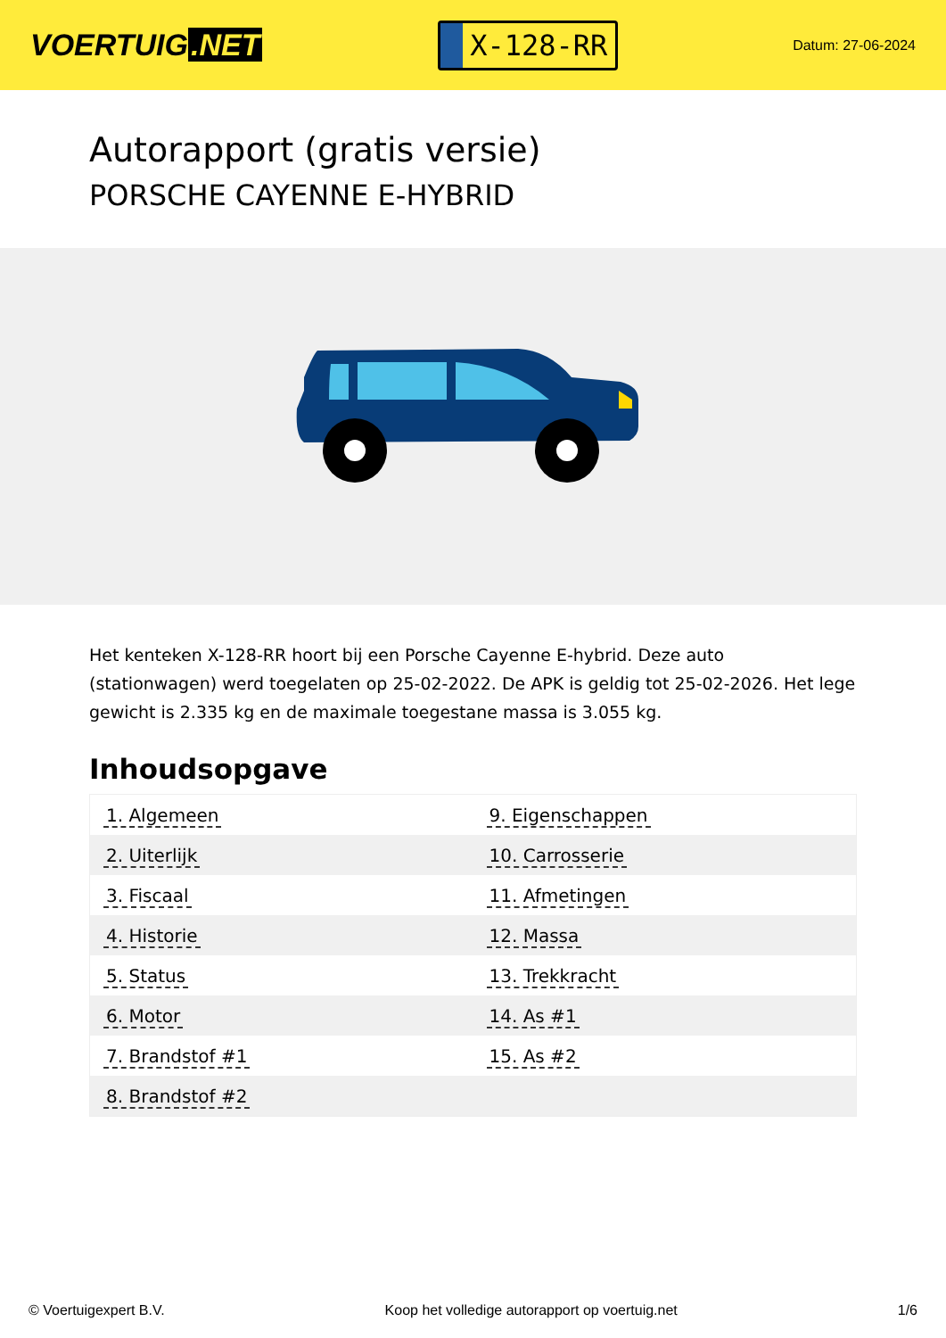VOERTUIG.NET
X-128-RR
Datum: 27-06-2024
Autorapport (gratis versie)
PORSCHE CAYENNE E-HYBRID
Het kenteken X-128-RR hoort bij een Porsche Cayenne E-hybrid. Deze auto (stationwagen) werd toegelaten op 25-02-2022. De APK is geldig tot 25-02-2026. Het lege gewicht is 2.335 kg en de maximale toegestane massa is 3.055 kg.
Inhoudsopgave
| 1. Algemeen | 9. Eigenschappen |
| 2. Uiterlijk | 10. Carrosserie |
| 3. Fiscaal | 11. Afmetingen |
| 4. Historie | 12. Massa |
| 5. Status | 13. Trekkracht |
| 6. Motor | 14. As #1 |
| 7. Brandstof #1 | 15. As #2 |
| 8. Brandstof #2 | |
© Voertuigexpert B.V. Koop het volledige autorapport op voertuig.net 1/6